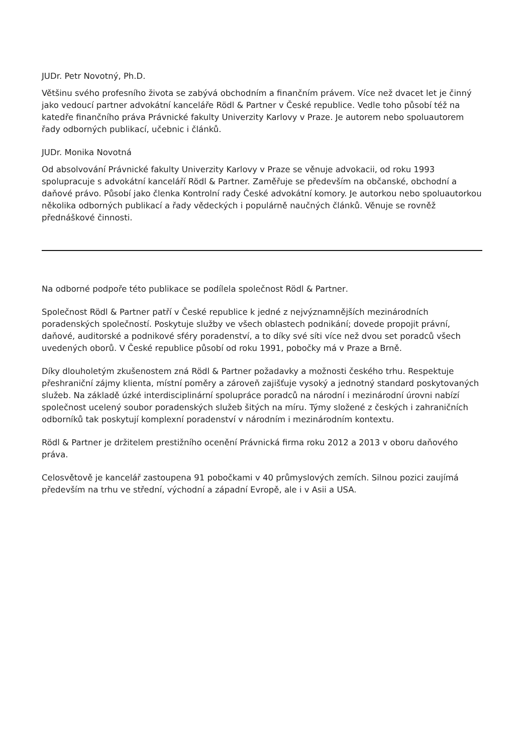JUDr. Petr Novotný, Ph.D.
Většinu svého profesního života se zabývá obchodním a finančním právem. Více než dvacet let je činný jako vedoucí partner advokátní kanceláře Rödl & Partner v České republice. Vedle toho působí též na katedře finančního práva Právnické fakulty Univerzity Karlovy v Praze. Je autorem nebo spoluautorem řady odborných publikací, učebnic i článků.
JUDr. Monika Novotná
Od absolvování Právnické fakulty Univerzity Karlovy v Praze se věnuje advokacii, od roku 1993 spolupracuje s advokátní kanceláří Rödl & Partner. Zaměřuje se především na občanské, obchodní a daňové právo. Působí jako členka Kontrolní rady České advokátní komory. Je autorkou nebo spoluautorkou několika odborných publikací a řady vědeckých i populárně naučných článků. Věnuje se rovněž přednáškové činnosti.
Na odborné podpoře této publikace se podílela společnost Rödl & Partner.
Společnost Rödl & Partner patří v České republice k jedné z nejvýznamnějších mezinárodních poradenských společností. Poskytuje služby ve všech oblastech podnikání; dovede propojit právní, daňové, auditorské a podnikové sféry poradenství, a to díky své síti více než dvou set poradců všech uvedených oborů. V České republice působí od roku 1991, pobočky má v Praze a Brně.
Díky dlouholetým zkušenostem zná Rödl & Partner požadavky a možnosti českého trhu. Respektuje přeshraniční zájmy klienta, místní poměry a zároveň zajišťuje vysoký a jednotný standard poskytovaných služeb. Na základě úzké interdisciplinární spolupráce poradců na národní i mezinárodní úrovni nabízí společnost ucelený soubor poradenských služeb šitých na míru. Týmy složené z českých i zahraničních odborníků tak poskytují komplexní poradenství v národním i mezinárodním kontextu.
Rödl & Partner je držitelem prestižního ocenění Právnická firma roku 2012 a 2013 v oboru daňového práva.
Celosvětově je kancelář zastoupena 91 pobočkami v 40 průmyslových zemích. Silnou pozici zaujímá především na trhu ve střední, východní a západní Evropě, ale i v Asii a USA.